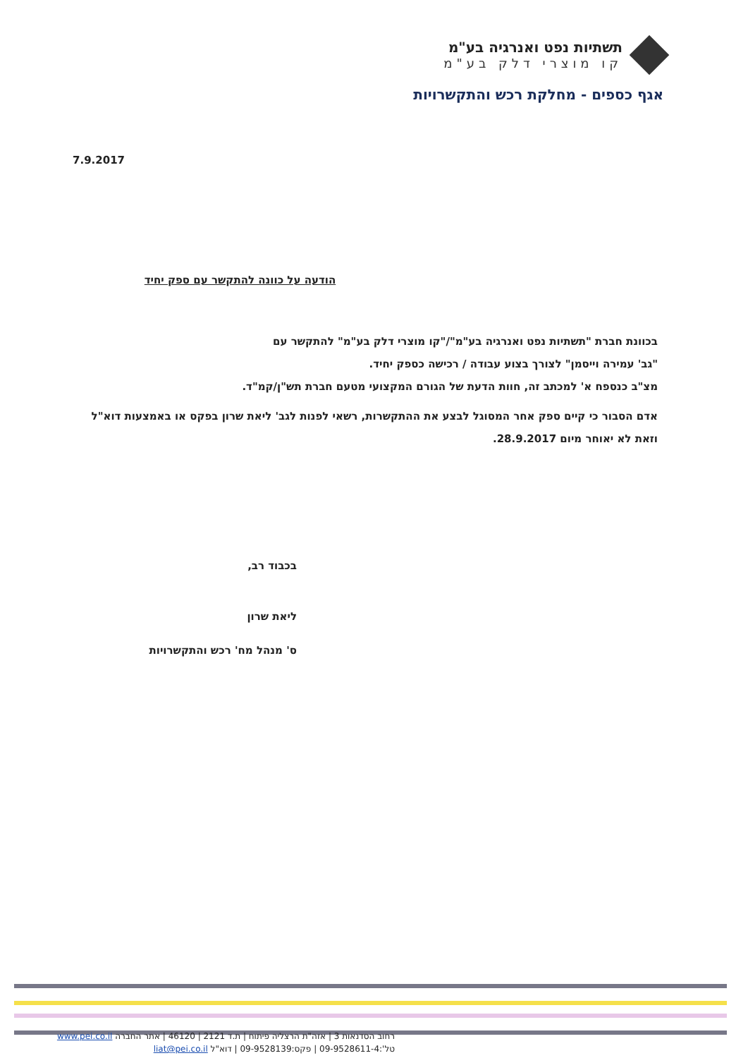תשתיות נפט ואנרגיה בע"מ
קו מוצרי דלק בע"מ
אגף כספים - מחלקת רכש והתקשרויות
7.9.2017
הודעה על כוונה להתקשר עם ספק יחיד
בכוונת חברת "תשתיות נפט ואנרגיה בע"מ"/"קו מוצרי דלק בע"מ" להתקשר עם
"גב' עמירה וייסמן" לצורך בצוע עבודה / רכישה כספק יחיד.
מצ"ב כנספח א' למכתב זה, חוות הדעת של הגורם המקצועי מטעם חברת תש"ן/קמ"ד.
אדם הסבור כי קיים ספק אחר המסוגל לבצע את ההתקשרות, רשאי לפנות לגב' ליאת שרון בפקס או באמצעות דוא"ל וזאת לא יאוחר מיום 28.9.2017.
בכבוד רב,
ליאת שרון
ס' מנהל מח' רכש והתקשרויות
רחוב הסדנאות 3 | אזה"ת הרצליה פיתוח | ת.ד 2121 | 46120 | אתר החברה www.pei.co.il
טל':09-9528611-4 | פקס:09-9528139 | דוא"ל liat@pei.co.il